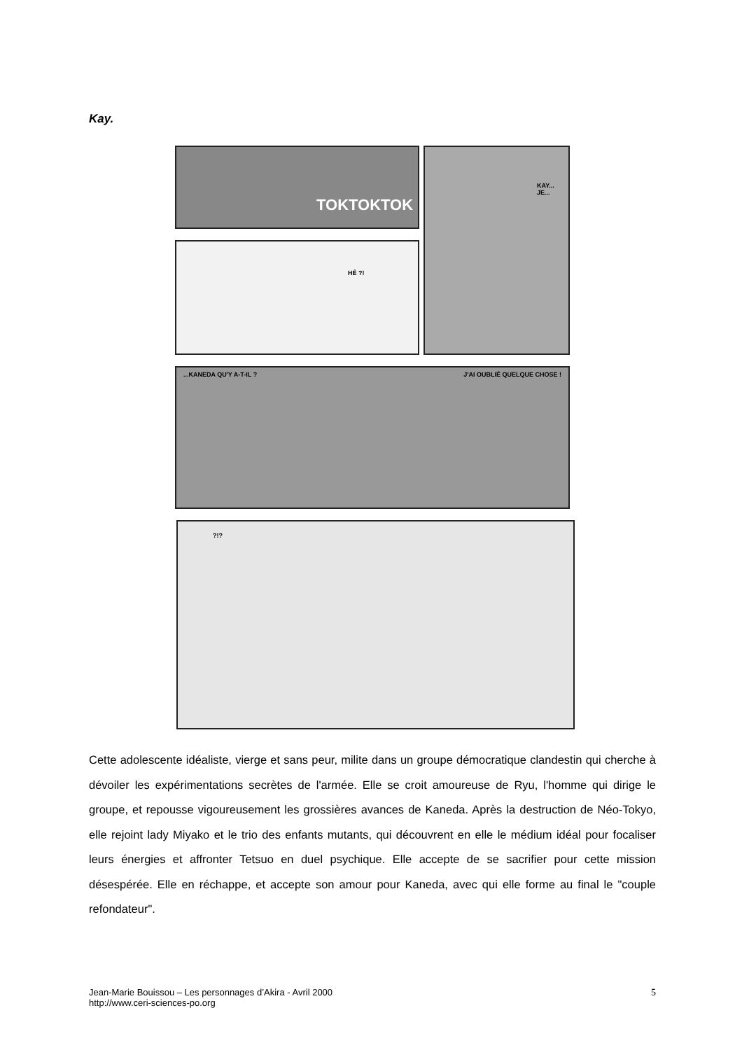Kay.
TOKTOKTOK KAY... JE...
HÉ ?!
...KANEDA QU'Y A-T-IL ? J'AI OUBLIÉ QUELQUE CHOSE !
?!?
Cette adolescente idéaliste, vierge et sans peur, milite dans un groupe démocratique clandestin qui cherche à dévoiler les expérimentations secrètes de l'armée. Elle se croit amoureuse de Ryu, l'homme qui dirige le groupe, et repousse vigoureusement les grossières avances de Kaneda. Après la destruction de Néo-Tokyo, elle rejoint lady Miyako et le trio des enfants mutants, qui découvrent en elle le médium idéal pour focaliser leurs énergies et affronter Tetsuo en duel psychique. Elle accepte de se sacrifier pour cette mission désespérée. Elle en réchappe, et accepte son amour pour Kaneda, avec qui elle forme au final le "couple refondateur".
Jean-Marie Bouissou – Les personnages d’Akira - Avril 2000
http://www.ceri-sciences-po.org
5